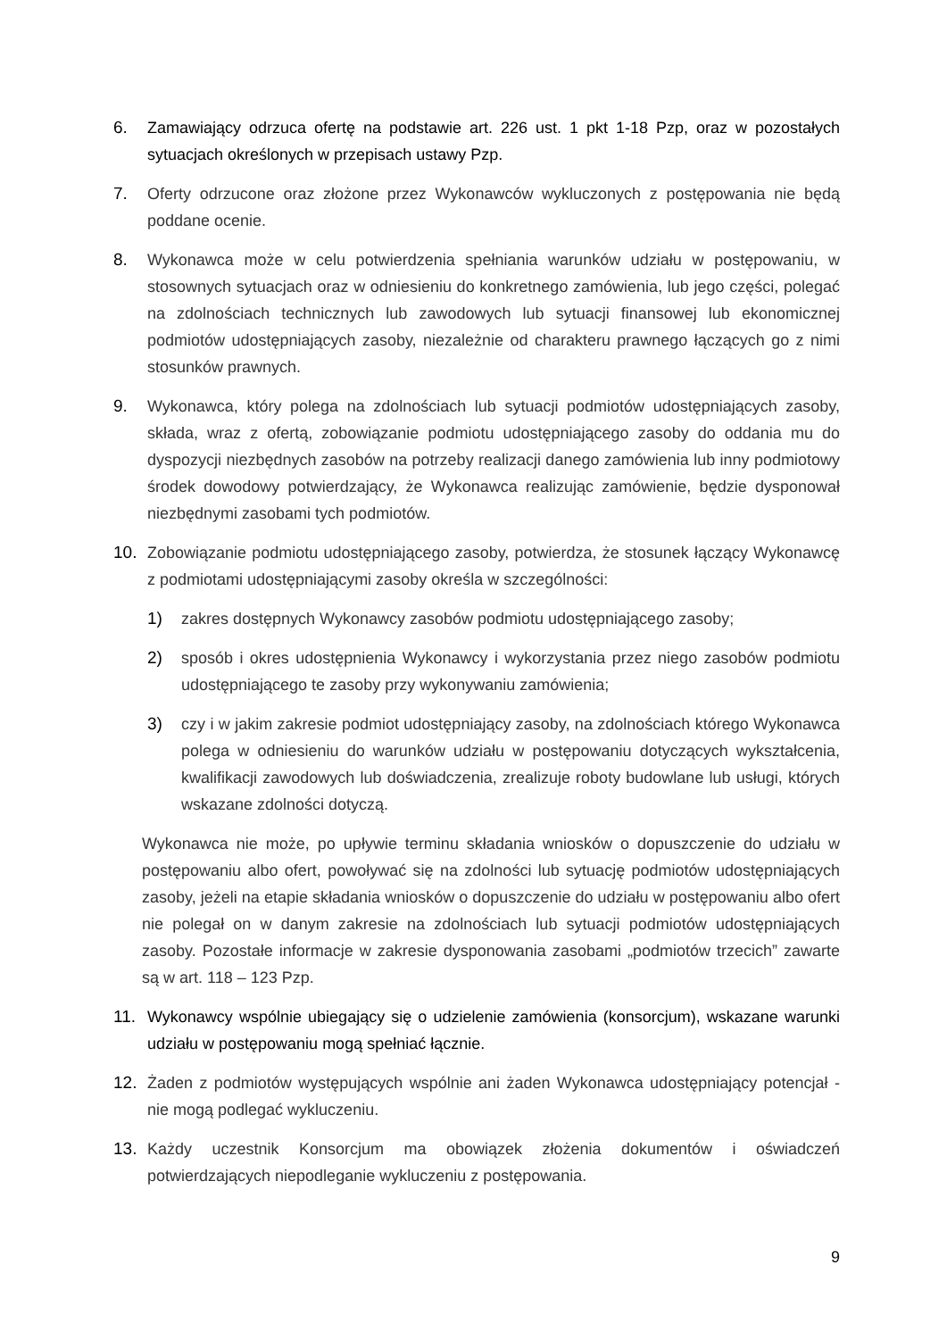6. Zamawiający odrzuca ofertę na podstawie art. 226 ust. 1 pkt 1-18 Pzp, oraz w pozostałych sytuacjach określonych w przepisach ustawy Pzp.
7. Oferty odrzucone oraz złożone przez Wykonawców wykluczonych z postępowania nie będą poddane ocenie.
8. Wykonawca może w celu potwierdzenia spełniania warunków udziału w postępowaniu, w stosownych sytuacjach oraz w odniesieniu do konkretnego zamówienia, lub jego części, polegać na zdolnościach technicznych lub zawodowych lub sytuacji finansowej lub ekonomicznej podmiotów udostępniających zasoby, niezależnie od charakteru prawnego łączących go z nimi stosunków prawnych.
9. Wykonawca, który polega na zdolnościach lub sytuacji podmiotów udostępniających zasoby, składa, wraz z ofertą, zobowiązanie podmiotu udostępniającego zasoby do oddania mu do dyspozycji niezbędnych zasobów na potrzeby realizacji danego zamówienia lub inny podmiotowy środek dowodowy potwierdzający, że Wykonawca realizując zamówienie, będzie dysponował niezbędnymi zasobami tych podmiotów.
10. Zobowiązanie podmiotu udostępniającego zasoby, potwierdza, że stosunek łączący Wykonawcę z podmiotami udostępniającymi zasoby określa w szczególności:
1) zakres dostępnych Wykonawcy zasobów podmiotu udostępniającego zasoby;
2) sposób i okres udostępnienia Wykonawcy i wykorzystania przez niego zasobów podmiotu udostępniającego te zasoby przy wykonywaniu zamówienia;
3) czy i w jakim zakresie podmiot udostępniający zasoby, na zdolnościach którego Wykonawca polega w odniesieniu do warunków udziału w postępowaniu dotyczących wykształcenia, kwalifikacji zawodowych lub doświadczenia, zrealizuje roboty budowlane lub usługi, których wskazane zdolności dotyczą.
Wykonawca nie może, po upływie terminu składania wniosków o dopuszczenie do udziału w postępowaniu albo ofert, powoływać się na zdolności lub sytuację podmiotów udostępniających zasoby, jeżeli na etapie składania wniosków o dopuszczenie do udziału w postępowaniu albo ofert nie polegał on w danym zakresie na zdolnościach lub sytuacji podmiotów udostępniających zasoby. Pozostałe informacje w zakresie dysponowania zasobami „podmiotów trzecich” zawarte są w art. 118 – 123 Pzp.
11. Wykonawcy wspólnie ubiegający się o udzielenie zamówienia (konsorcjum), wskazane warunki udziału w postępowaniu mogą spełniać łącznie.
12. Żaden z podmiotów występujących wspólnie ani żaden Wykonawca udostępniający potencjał - nie mogą podlegać wykluczeniu.
13. Każdy uczestnik Konsorcjum ma obowiązek złożenia dokumentów i oświadczeń potwierdzających niepodleganie wykluczeniu z postępowania.
9